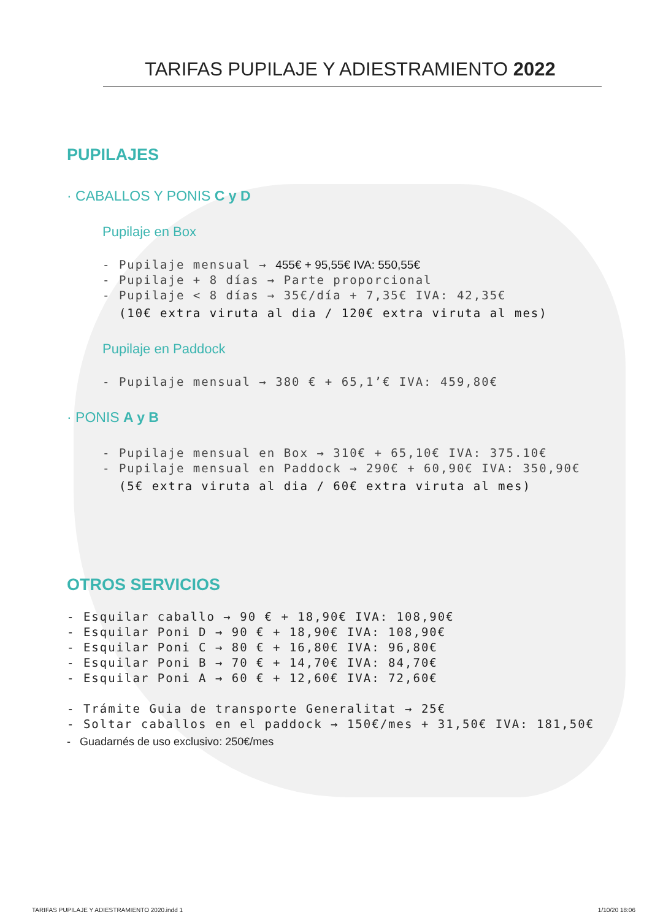TARIFAS PUPILAJE Y ADIESTRAMIENTO 2022
PUPILAJES
· CABALLOS Y PONIS C y D
Pupilaje en Box
- Pupilaje mensual → 455€ + 95,55€ IVA: 550,55€
- Pupilaje + 8 días → Parte proporcional
- Pupilaje < 8 días → 35€/día + 7,35€ IVA: 42,35€
(10€ extra viruta al dia / 120€ extra viruta al mes)
Pupilaje en Paddock
- Pupilaje mensual → 380 € + 65,1’€ IVA: 459,80€
· PONIS A y B
- Pupilaje mensual en Box → 310€ + 65,10€ IVA: 375.10€
- Pupilaje mensual en Paddock → 290€ + 60,90€ IVA: 350,90€
(5€ extra viruta al dia / 60€ extra viruta al mes)
OTROS SERVICIOS
- Esquilar caballo → 90 € + 18,90€ IVA: 108,90€
- Esquilar Poni D → 90 € + 18,90€ IVA: 108,90€
- Esquilar Poni C → 80 € + 16,80€ IVA: 96,80€
- Esquilar Poni B → 70 € + 14,70€ IVA: 84,70€
- Esquilar Poni A → 60 € + 12,60€ IVA: 72,60€
- Trámite Guia de transporte Generalitat → 25€
- Soltar caballos en el paddock → 150€/mes + 31,50€ IVA: 181,50€
- Guadarnés de uso exclusivo: 250€/mes
TARIFAS PUPILAJE Y ADIESTRAMIENTO 2020.indd 1
1/10/20 18:06